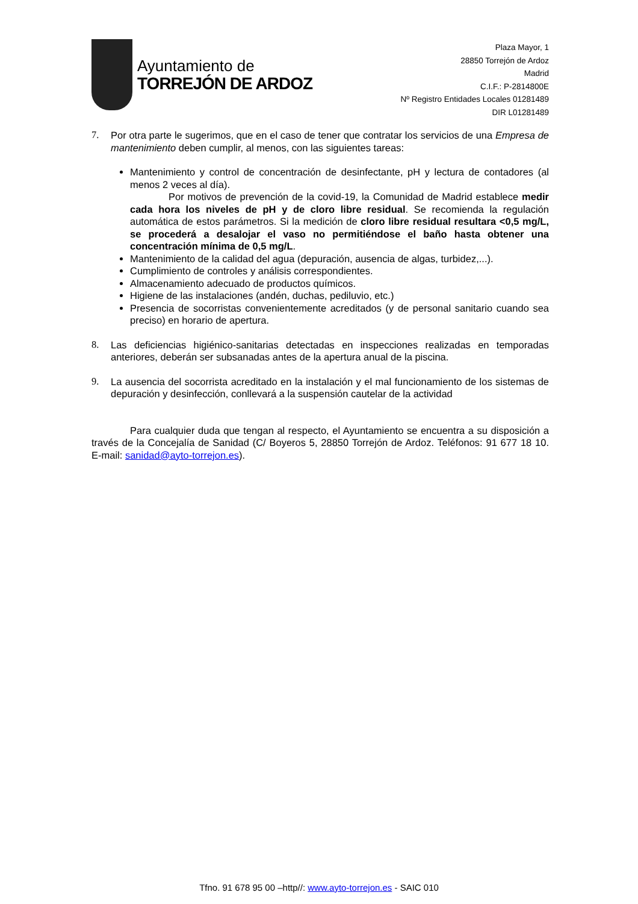Ayuntamiento de
TORREJÓN DE ARDOZ
Plaza Mayor, 1
28850 Torrejón de Ardoz
Madrid
C.I.F.: P-2814800E
Nº Registro Entidades Locales 01281489
DIR L01281489
7. Por otra parte le sugerimos, que en el caso de tener que contratar los servicios de una Empresa de mantenimiento deben cumplir, al menos, con las siguientes tareas:
Mantenimiento y control de concentración de desinfectante, pH y lectura de contadores (al menos 2 veces al día).
Por motivos de prevención de la covid-19, la Comunidad de Madrid establece medir cada hora los niveles de pH y de cloro libre residual. Se recomienda la regulación automática de estos parámetros. Si la medición de cloro libre residual resultara <0,5 mg/L, se procederá a desalojar el vaso no permitiéndose el baño hasta obtener una concentración mínima de 0,5 mg/L.
Mantenimiento de la calidad del agua (depuración, ausencia de algas, turbidez,...).
Cumplimiento de controles y análisis correspondientes.
Almacenamiento adecuado de productos químicos.
Higiene de las instalaciones (andén, duchas, pediluvio, etc.)
Presencia de socorristas convenientemente acreditados (y de personal sanitario cuando sea preciso) en horario de apertura.
8. Las deficiencias higiénico-sanitarias detectadas en inspecciones realizadas en temporadas anteriores, deberán ser subsanadas antes de la apertura anual de la piscina.
9. La ausencia del socorrista acreditado en la instalación y el mal funcionamiento de los sistemas de depuración y desinfección, conllevará a la suspensión cautelar de la actividad
Para cualquier duda que tengan al respecto, el Ayuntamiento se encuentra a su disposición a través de la Concejalía de Sanidad (C/ Boyeros 5, 28850 Torrejón de Ardoz. Teléfonos: 91 677 18 10. E-mail: sanidad@ayto-torrejon.es).
Tfno. 91 678 95 00 –http//: www.ayto-torrejon.es - SAIC 010